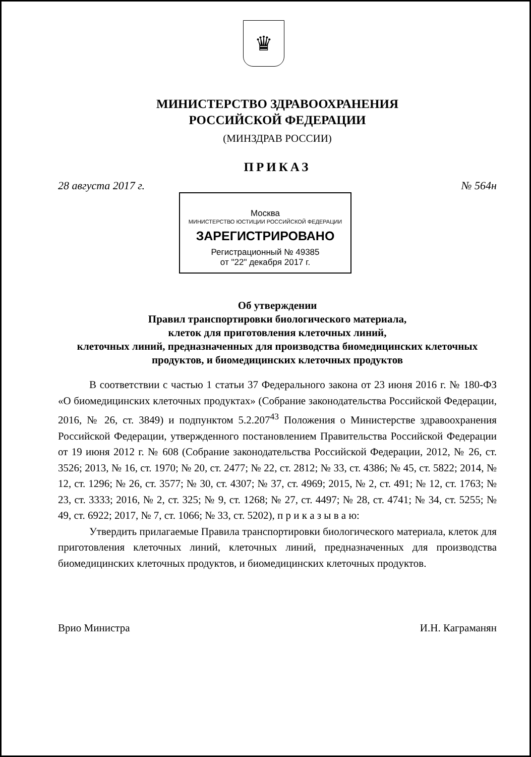♛
МИНИСТЕРСТВО ЗДРАВООХРАНЕНИЯ
РОССИЙСКОЙ ФЕДЕРАЦИИ
(МИНЗДРАВ РОССИИ)
ПРИКАЗ
28 августа 2017 г. № 564н
Москва
МИНИСТЕРСТВО ЮСТИЦИИ РОССИЙСКОЙ ФЕДЕРАЦИИ
ЗАРЕГИСТРИРОВАНО
Регистрационный № 49385
от "22" декабря 2017 г.
Об утверждении
Правил транспортировки биологического материала,
клеток для приготовления клеточных линий,
клеточных линий, предназначенных для производства биомедицинских клеточных продуктов, и биомедицинских клеточных продуктов
В соответствии с частью 1 статьи 37 Федерального закона от 23 июня 2016 г. № 180-ФЗ «О биомедицинских клеточных продуктах» (Собрание законодательства Российской Федерации, 2016, № 26, ст. 3849) и подпунктом 5.2.207<sup>43</sup> Положения о Министерстве здравоохранения Российской Федерации, утвержденного постановлением Правительства Российской Федерации от 19 июня 2012 г. № 608 (Собрание законодательства Российской Федерации, 2012, № 26, ст. 3526; 2013, № 16, ст. 1970; № 20, ст. 2477; № 22, ст. 2812; № 33, ст. 4386; № 45, ст. 5822; 2014, № 12, ст. 1296; № 26, ст. 3577; № 30, ст. 4307; № 37, ст. 4969; 2015, № 2, ст. 491; № 12, ст. 1763; № 23, ст. 3333; 2016, № 2, ст. 325; № 9, ст. 1268; № 27, ст. 4497; № 28, ст. 4741; № 34, ст. 5255; № 49, ст. 6922; 2017, № 7, ст. 1066; № 33, ст. 5202), п р и к а з ы в а ю:
Утвердить прилагаемые Правила транспортировки биологического материала, клеток для приготовления клеточных линий, клеточных линий, предназначенных для производства биомедицинских клеточных продуктов, и биомедицинских клеточных продуктов.
Врио Министра И.Н. Каграманян